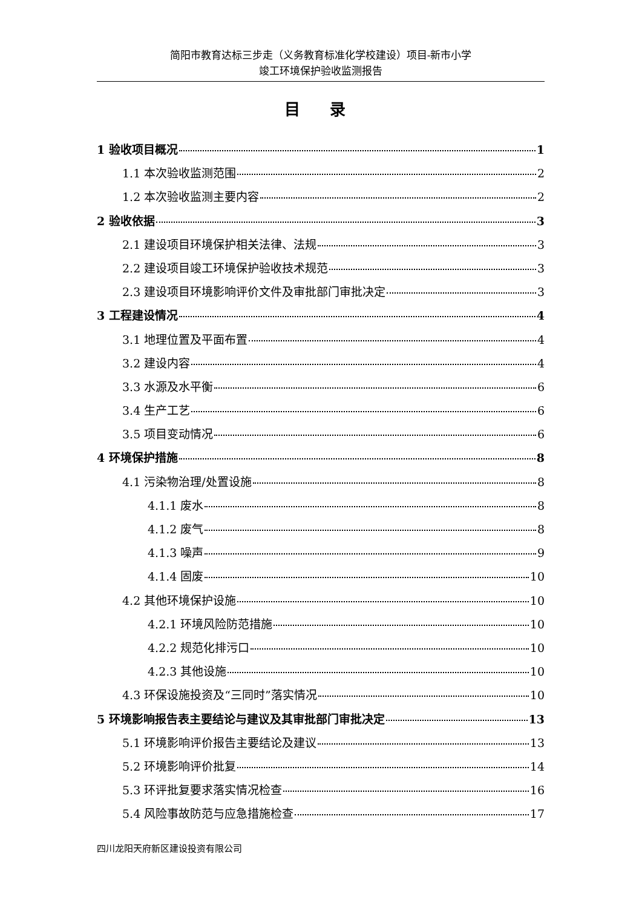简阳市教育达标三步走（义务教育标准化学校建设）项目-新市小学
竣工环境保护验收监测报告
目 录
1 验收项目概况 1
1.1 本次验收监测范围 2
1.2 本次验收监测主要内容 2
2 验收依据 3
2.1 建设项目环境保护相关法律、法规 3
2.2 建设项目竣工环境保护验收技术规范 3
2.3 建设项目环境影响评价文件及审批部门审批决定 3
3 工程建设情况 4
3.1 地理位置及平面布置 4
3.2 建设内容 4
3.3 水源及水平衡 6
3.4 生产工艺 6
3.5 项目变动情况 6
4 环境保护措施 8
4.1 污染物治理/处置设施 8
4.1.1 废水 8
4.1.2 废气 8
4.1.3 噪声 9
4.1.4 固废 10
4.2 其他环境保护设施 10
4.2.1 环境风险防范措施 10
4.2.2 规范化排污口 10
4.2.3 其他设施 10
4.3 环保设施投资及“三同时”落实情况 10
5 环境影响报告表主要结论与建议及其审批部门审批决定 13
5.1 环境影响评价报告主要结论及建议 13
5.2 环境影响评价批复 14
5.3 环评批复要求落实情况检查 16
5.4 风险事故防范与应急措施检查 17
四川龙阳天府新区建设投资有限公司